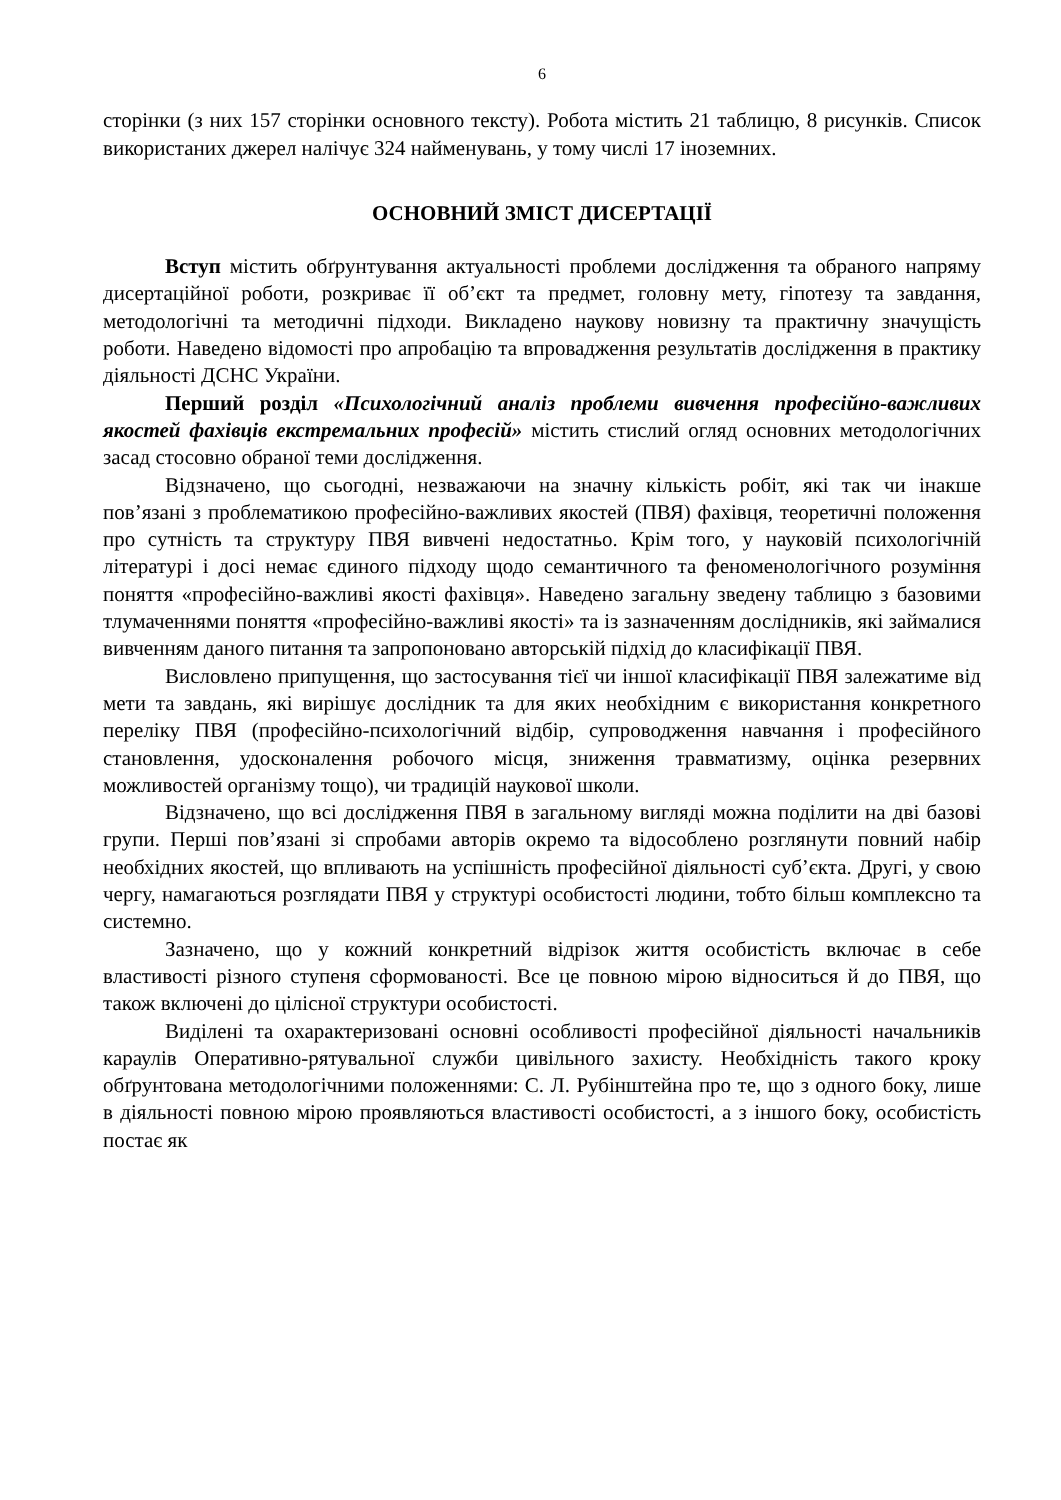6
сторінки (з них 157 сторінки основного тексту). Робота містить 21 таблицю, 8 рисунків. Список використаних джерел налічує 324 найменувань, у тому числі 17 іноземних.
ОСНОВНИЙ ЗМІСТ ДИСЕРТАЦІЇ
Вступ містить обґрунтування актуальності проблеми дослідження та обраного напряму дисертаційної роботи, розкриває її об’єкт та предмет, головну мету, гіпотезу та завдання, методологічні та методичні підходи. Викладено наукову новизну та практичну значущість роботи. Наведено відомості про апробацію та впровадження результатів дослідження в практику діяльності ДСНС України.
Перший розділ «Психологічний аналіз проблеми вивчення професійно-важливих якостей фахівців екстремальних професій» містить стислий огляд основних методологічних засад стосовно обраної теми дослідження.
Відзначено, що сьогодні, незважаючи на значну кількість робіт, які так чи інакше пов’язані з проблематикою професійно-важливих якостей (ПВЯ) фахівця, теоретичні положення про сутність та структуру ПВЯ вивчені недостатньо. Крім того, у науковій психологічній літературі і досі немає єдиного підходу щодо семантичного та феноменологічного розуміння поняття «професійно-важливі якості фахівця». Наведено загальну зведену таблицю з базовими тлумаченнями поняття «професійно-важливі якості» та із зазначенням дослідників, які займалися вивченням даного питання та запропоновано авторській підхід до класифікації ПВЯ.
Висловлено припущення, що застосування тієї чи іншої класифікації ПВЯ залежатиме від мети та завдань, які вирішує дослідник та для яких необхідним є використання конкретного переліку ПВЯ (професійно-психологічний відбір, супроводження навчання і професійного становлення, удосконалення робочого місця, зниження травматизму, оцінка резервних можливостей організму тощо), чи традицій наукової школи.
Відзначено, що всі дослідження ПВЯ в загальному вигляді можна поділити на дві базові групи. Перші пов’язані зі спробами авторів окремо та відособлено розглянути повний набір необхідних якостей, що впливають на успішність професійної діяльності суб’єкта. Другі, у свою чергу, намагаються розглядати ПВЯ у структурі особистості людини, тобто більш комплексно та системно.
Зазначено, що у кожний конкретний відрізок життя особистість включає в себе властивості різного ступеня сформованості. Все це повною мірою відноситься й до ПВЯ, що також включені до цілісної структури особистості.
Виділені та охарактеризовані основні особливості професійної діяльності начальників караулів Оперативно-рятувальної служби цивільного захисту. Необхідність такого кроку обґрунтована методологічними положеннями: С. Л. Рубінштейна про те, що з одного боку, лише в діяльності повною мірою проявляються властивості особистості, а з іншого боку, особистість постає як